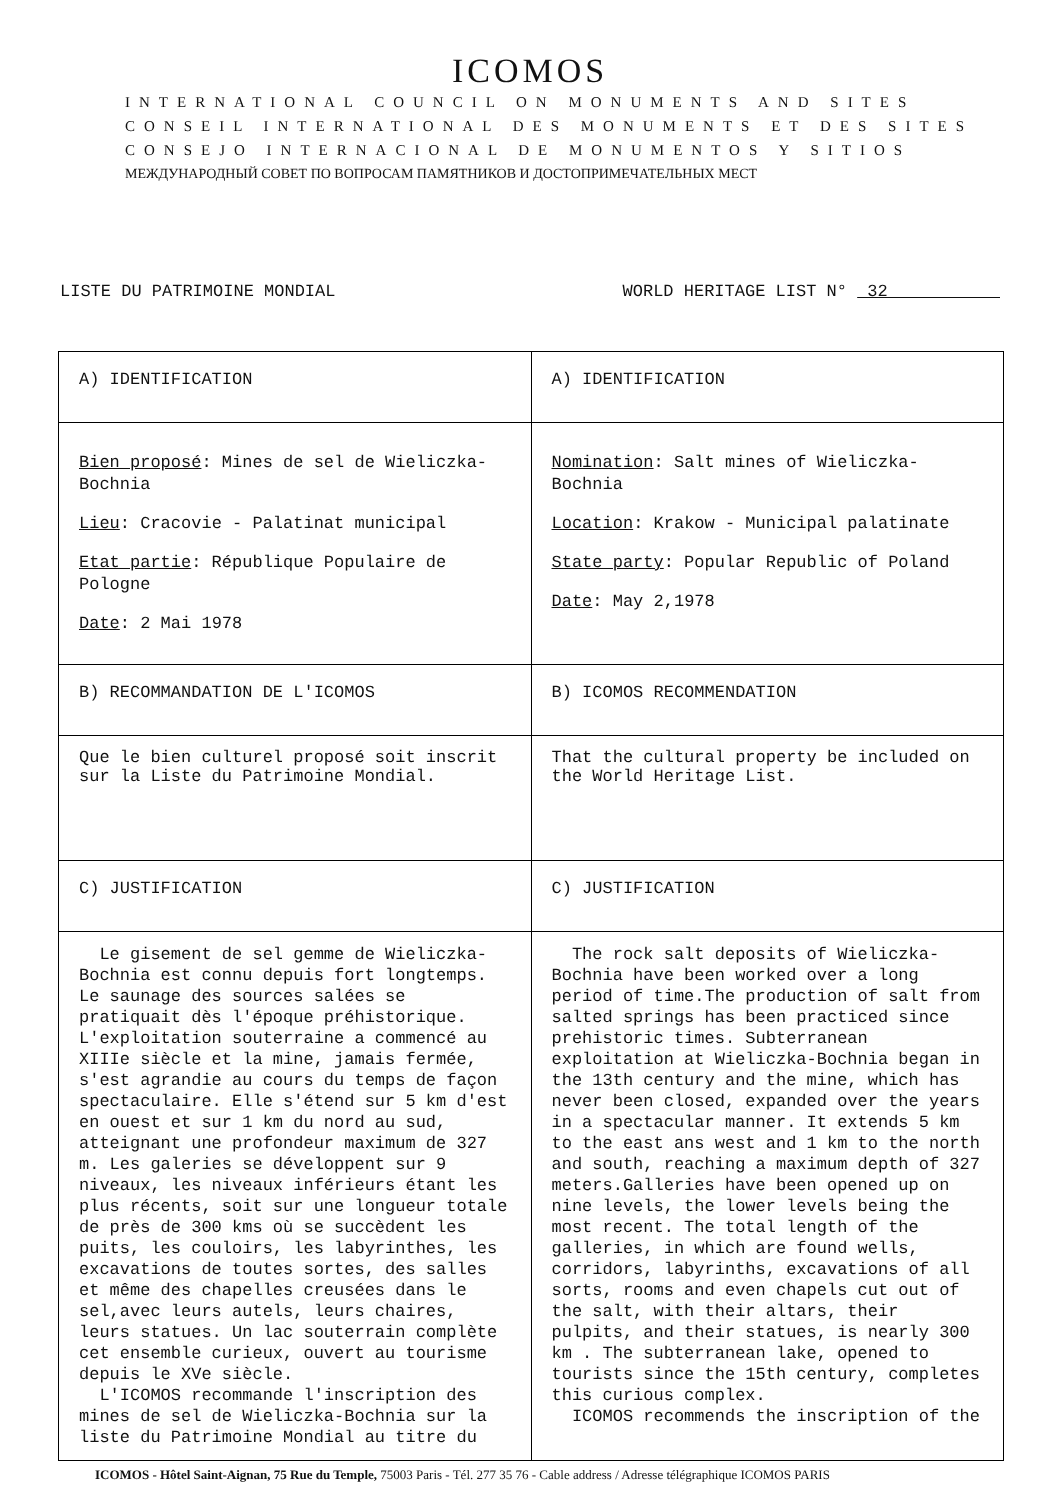ICOMOS
INTERNATIONAL COUNCIL ON MONUMENTS AND SITES
CONSEIL INTERNATIONAL DES MONUMENTS ET DES SITES
CONSEJO INTERNACIONAL DE MONUMENTOS Y SITIOS
МЕЖДУНАРОДНЫЙ СОВЕТ ПО ВОПРОСАМ ПАМЯТНИКОВ И ДОСТОПРИМЕЧАТЕЛЬНЫХ МЕСТ
LISTE DU PATRIMOINE MONDIAL WORLD HERITAGE LIST N° 32
| A) IDENTIFICATION | A) IDENTIFICATION |
| Bien proposé : Mines de sel de Wieliczka-Bochnia Lieu : Cracovie - Palatinat municipal Etat partie : République Populaire de Pologne Date : 2 Mai 1978 | Nomination : Salt mines of Wieliczka-Bochnia Location : Krakow - Municipal palatinate State party : Popular Republic of Poland Date : May 2,1978 |
| B) RECOMMANDATION DE L'ICOMOS | B) ICOMOS RECOMMENDATION |
| Que le bien culturel proposé soit inscrit sur la Liste du Patrimoine Mondial. | That the cultural property be included on the World Heritage List. |
| C) JUSTIFICATION | C) JUSTIFICATION |
| Le gisement de sel gemme de Wieliczka-Bochnia est connu depuis fort longtemps. Le saunage des sources salées se pratiquait dès l'époque préhistorique. L'exploitation souterraine a commencé au XIIIe siècle et la mine, jamais fermée, s'est agrandie au cours du temps de façon spectaculaire. Elle s'étend sur 5 km d'est en ouest et sur 1 km du nord au sud, atteignant une profondeur maximum de 327 m. Les galeries se développent sur 9 niveaux, les niveaux inférieurs étant les plus récents, soit sur une longueur totale de près de 300 kms où se succèdent les puits, les couloirs, les labyrinthes, les excavations de toutes sortes, des salles et même des chapelles creusées dans le sel,avec leurs autels, leurs chaires, leurs statues. Un lac souterrain complète cet ensemble curieux, ouvert au tourisme depuis le XVe siècle. L'ICOMOS recommande l'inscription des mines de sel de Wieliczka-Bochnia sur la liste du Patrimoine Mondial au titre du | The rock salt deposits of Wieliczka-Bochnia have been worked over a long period of time.The production of salt from salted springs has been practiced since prehistoric times. Subterranean exploitation at Wieliczka-Bochnia began in the 13th century and the mine, which has never been closed, expanded over the years in a spectacular manner. It extends 5 km to the east ans west and 1 km to the north and south, reaching a maximum depth of 327 meters.Galleries have been opened up on nine levels, the lower levels being the most recent. The total length of the galleries, in which are found wells, corridors, labyrinths, excavations of all sorts, rooms and even chapels cut out of the salt, with their altars, their pulpits, and their statues, is nearly 300 km . The subterranean lake, opened to tourists since the 15th century, completes this curious complex. ICOMOS recommends the inscription of the |
ICOMOS - Hôtel Saint-Aignan, 75 Rue du Temple, 75003 Paris - Tél. 277 35 76 - Cable address / Adresse télégraphique ICOMOS PARIS